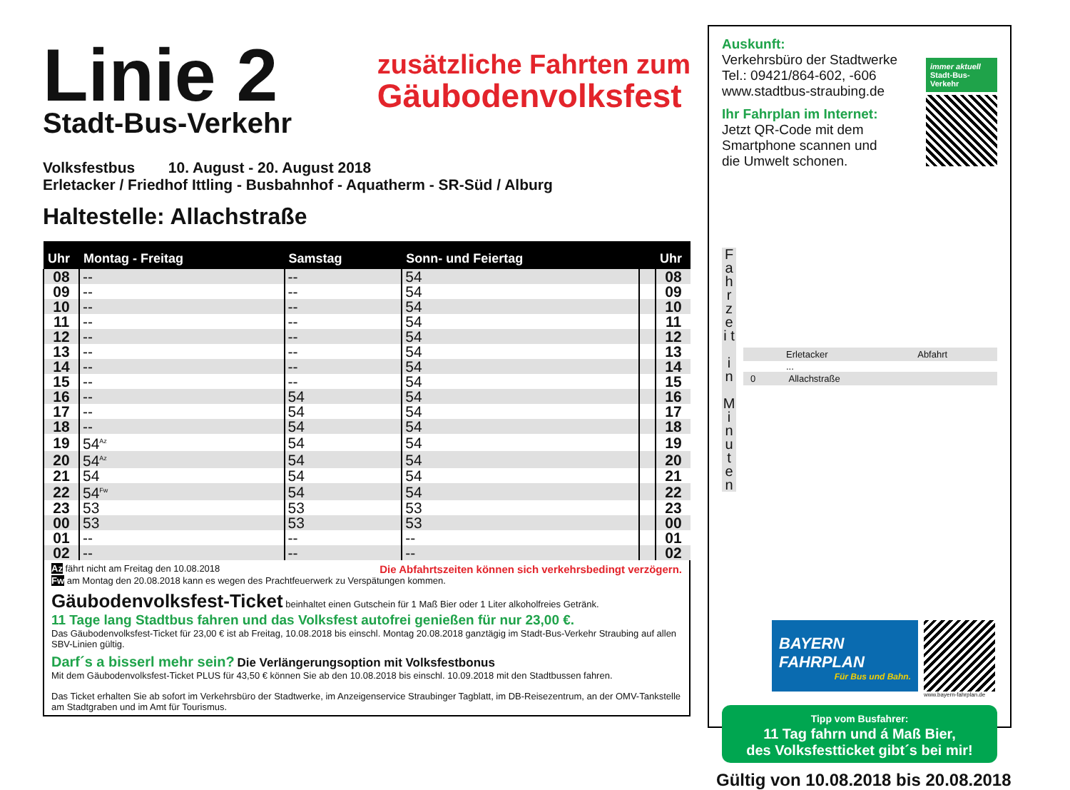Linie 2
Stadt-Bus-Verkehr
zusätzliche Fahrten zum
Gäubodenvolksfest
Volksfestbus 10. August - 20. August 2018
Erletacker / Friedhof Ittling - Busbahnhof - Aquatherm - SR-Süd / Alburg
Haltestelle: Allachstraße
| Uhr | Montag - Freitag | Samstag | Sonn- und Feiertag | | Uhr |
| --- | --- | --- | --- | --- | --- |
| 08 | -- | -- | 54 | | 08 |
| 09 | -- | -- | 54 | | 09 |
| 10 | -- | -- | 54 | | 10 |
| 11 | -- | -- | 54 | | 11 |
| 12 | -- | -- | 54 | | 12 |
| 13 | -- | -- | 54 | | 13 |
| 14 | -- | -- | 54 | | 14 |
| 15 | -- | -- | 54 | | 15 |
| 16 | -- | 54 | 54 | | 16 |
| 17 | -- | 54 | 54 | | 17 |
| 18 | -- | 54 | 54 | | 18 |
| 19 | 54<sup>Az</sup> | 54 | 54 | | 19 |
| 20 | 54<sup>Az</sup> | 54 | 54 | | 20 |
| 21 | 54 | 54 | 54 | | 21 |
| 22 | 54<sup>Fw</sup> | 54 | 54 | | 22 |
| 23 | 53 | 53 | 53 | | 23 |
| 00 | 53 | 53 | 53 | | 00 |
| 01 | -- | -- | -- | | 01 |
| 02 | -- | -- | -- | | 02 |
Az fährt nicht am Freitag den 10.08.2018 Die Abfahrtszeiten können sich verkehrsbedingt verzögern.
Fw am Montag den 20.08.2018 kann es wegen des Prachtfeuerwerk zu Verspätungen kommen.
Gäubodenvolksfest-Ticket beinhaltet einen Gutschein für 1 Maß Bier oder 1 Liter alkoholfreies Getränk.
11 Tage lang Stadtbus fahren und das Volksfest autofrei genießen für nur 23,00 €.
Das Gäubodenvolksfest-Ticket für 23,00 € ist ab Freitag, 10.08.2018 bis einschl. Montag 20.08.2018 ganztägig im Stadt-Bus-Verkehr Straubing auf allen SBV-Linien gültig.
Darf´s a bisserl mehr sein? Die Verlängerungsoption mit Volksfestbonus
Mit dem Gäubodenvolksfest-Ticket PLUS für 43,50 € können Sie ab den 10.08.2018 bis einschl. 10.09.2018 mit den Stadtbussen fahren.
Das Ticket erhalten Sie ab sofort im Verkehrsbüro der Stadtwerke, im Anzeigenservice Straubinger Tagblatt, im DB-Reisezentrum, an der OMV-Tankstelle am Stadtgraben und im Amt für Tourismus.
Auskunft:
Verkehrsbüro der Stadtwerke
Tel.: 09421/864-602, -606
www.stadtbus-straubing.de
Ihr Fahrplan im Internet:
Jetzt QR-Code mit dem
Smartphone scannen und
die Umwelt schonen.
immer aktuell
Stadt-Bus-Verkehr
F a h r z e i t
i n
M i n u t e n
Erletacker Abfahrt
...
0 Allachstraße
BAYERN
FAHRPLAN
Für Bus und Bahn.
www.bayern-fahrplan.de
Tipp vom Busfahrer:
11 Tag fahrn und á Maß Bier,
des Volksfestticket gibt´s bei mir!
Gültig von 10.08.2018 bis 20.08.2018